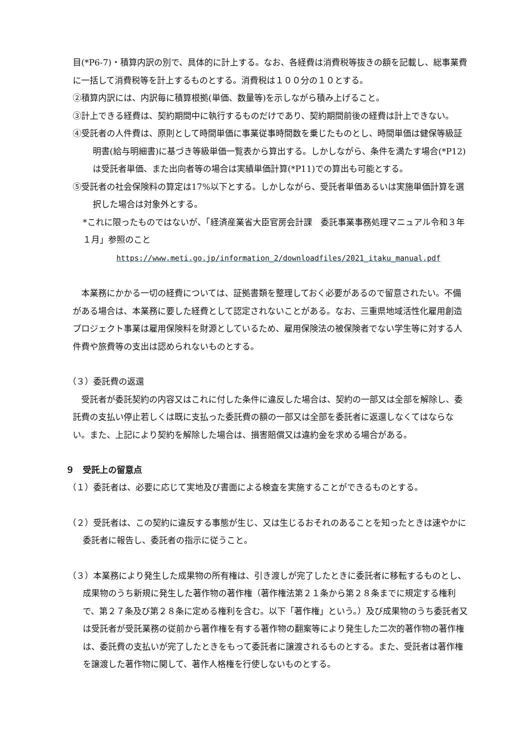目(*P6-7)・積算内訳の別で、具体的に計上する。なお、各経費は消費税等抜きの額を記載し、総事業費に一括して消費税等を計上するものとする。消費税は１００分の１０とする。
②積算内訳には、内訳毎に積算根拠(単価、数量等)を示しながら積み上げること。
③計上できる経費は、契約期間中に執行するものだけであり、契約期間前後の経費は計上できない。
④受託者の人件費は、原則として時間単価に事業従事時間数を乗じたものとし、時間単価は健保等級証明書(給与明細書)に基づき等級単価一覧表から算出する。しかしながら、条件を満たす場合(*P12) は受託者単価、また出向者等の場合は実績単価計算(*P11)での算出も可能とする。
⑤受託者の社会保険料の算定は17%以下とする。しかしながら、受託者単価あるいは実施単価計算を選択した場合は対象外とする。
*これに限ったものではないが、「経済産業省大臣官房会計課　委託事業事務処理マニュアル令和３年１月」参照のこと
https://www.meti.go.jp/information_2/downloadfiles/2021_itaku_manual.pdf
　本業務にかかる一切の経費については、証拠書類を整理しておく必要があるので留意されたい。不備がある場合は、本業務に要した経費として認定されないことがある。なお、三重県地域活性化雇用創造プロジェクト事業は雇用保険料を財源としているため、雇用保険法の被保険者でない学生等に対する人件費や旅費等の支出は認められないものとする。
（３）委託費の返還
　受託者が委託契約の内容又はこれに付した条件に違反した場合は、契約の一部又は全部を解除し、委託費の支払い停止若しくは既に支払った委託費の額の一部又は全部を委託者に返還しなくてはならない。また、上記により契約を解除した場合は、損害賠償又は違約金を求める場合がある。
９　受託上の留意点
（１）委託者は、必要に応じて実地及び書面による検査を実施することができるものとする。
（２）受託者は、この契約に違反する事態が生じ、又は生じるおそれのあることを知ったときは速やかに委託者に報告し、委託者の指示に従うこと。
（３）本業務により発生した成果物の所有権は、引き渡しが完了したときに委託者に移転するものとし、成果物のうち新規に発生した著作物の著作権（著作権法第２１条から第２８条までに規定する権利で、第２７条及び第２８条に定める権利を含む。以下「著作権」という。）及び成果物のうち委託者又は受託者が受託業務の従前から著作権を有する著作物の翻案等により発生した二次的著作物の著作権は、委託費の支払いが完了したときをもって委託者に譲渡されるものとする。また、受託者は著作権を譲渡した著作物に関して、著作人格権を行使しないものとする。